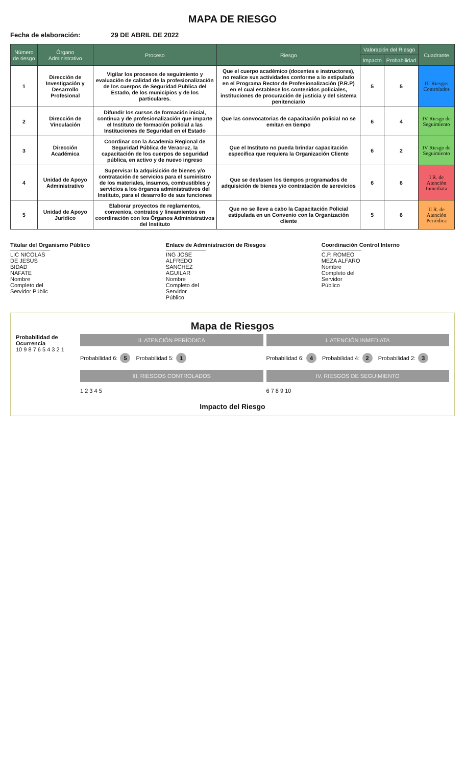MAPA DE RIESGO
Fecha de elaboración: 29 DE ABRIL DE 2022
| Número de riesgo | Órgano Administrativo | Proceso | Riesgo | Valoración del Riesgo | | Cuadrante |
| --- | --- | --- | --- | --- | --- | --- |
| | | | | Impacto | Probabilidad | |
| 1 | Dirección de Investigación y Desarrollo Profesional | Vigilar los procesos de seguimiento y evaluación de calidad de la profesionalización de los cuerpos de Seguridad Publica del Estado, de los municipios y de los particulares. | Que el cuerpo académico (docentes e instructores), no realice sus actividades conforme a lo estipulado en el Programa Rector de Profesionalización (P.R.P) en el cual establece los contenidos policiales, instituciones de procuración de justicia y del sistema penitenciario | 5 | 5 | III Riesgos Controlados |
| 2 | Dirección de Vinculación | Difundir los cursos de formación inicial, continua y de profesionalización que imparte el Instituto de formación policial a las Instituciones de Seguridad en el Estado | Que las convocatorias de capacitación policial no se emitan en tiempo | 6 | 4 | IV Riesgo de Seguimiento |
| 3 | Dirección Académica | Coordinar con la Academia Regional de Seguridad Pública de Veracruz, la capacitación de los cuerpos de seguridad pública, en activo y de nuevo ingreso | Que el Instituto no pueda brindar capacitación especifica que requiera la Organización Cliente | 6 | 2 | IV Riesgo de Seguimiento |
| 4 | Unidad de Apoyo Administrativo | Supervisar la adquisición de bienes y/o contratación de servicios para el suministro de los materiales, insumos, combustibles y servicios a los órganos administrativos del Instituto, para el desarrollo de sus funciones | Que se desfasen los tiempos programados de adquisición de bienes y/o contratación de serevicios | 6 | 6 | I R. de Atención Inmediata |
| 5 | Unidad de Apoyo Jurídico | Elaborar proyectos de reglamentos, convenios, contratos y lineamientos en coordinación con los Órganos Administrativos del Instituto | Que no se lleve a cabo la Capacitación Policial estipulada en un Convenio con la Organización cliente | 5 | 6 | II R. de Atención Periódica |
Titular del Organismo Público
LIC NICOLAS DE JESUS BIDAD NAFATE
Nombre Completo del Servidor Públic
Enlace de Administración de Riesgos
ING JOSE ALFREDO SANCHEZ AGUILAR
Nombre Completo del Servidor Público
Coordinación Control Interno
C.P. ROMEO MEZA ALFARO
Nombre Completo del Servidor Público
Mapa de Riesgos
Probabilidad de Ocurrencia
10 9 8 7 6 5 4 3 2 1
II. ATENCIÓN PERÍODICA
Probabilidad 6: 5 Probabilidad 5: 1
III. RIESGOS CONTROLADOS
1 2 3 4 5
I. ATENCIÓN INMEDIATA
Probabilidad 6: 4 Probabilidad 4: 2 Probabilidad 2: 3
IV. RIESGOS DE SEGUIMIENTO
6 7 8 9 10
Impacto del Riesgo